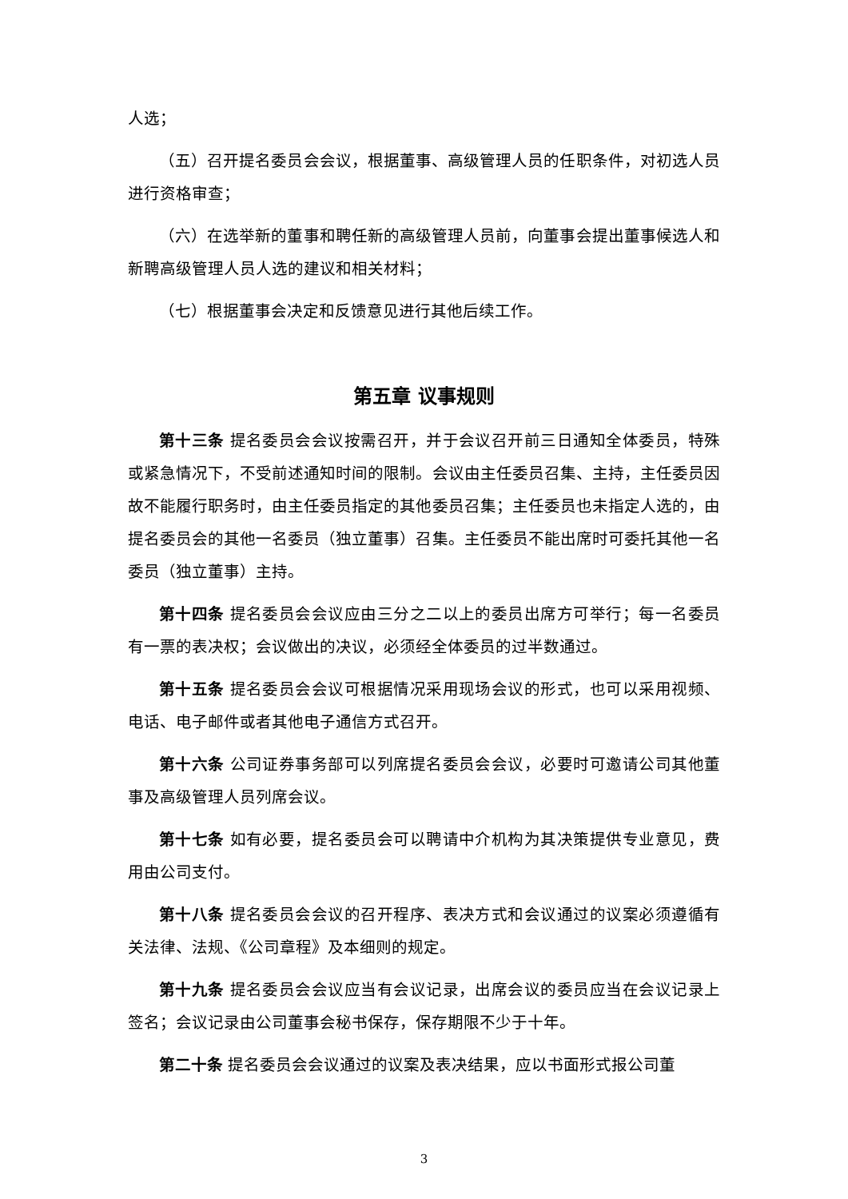人选；
（五）召开提名委员会会议，根据董事、高级管理人员的任职条件，对初选人员进行资格审查；
（六）在选举新的董事和聘任新的高级管理人员前，向董事会提出董事候选人和新聘高级管理人员人选的建议和相关材料；
（七）根据董事会决定和反馈意见进行其他后续工作。
第五章 议事规则
第十三条 提名委员会会议按需召开，并于会议召开前三日通知全体委员，特殊或紧急情况下，不受前述通知时间的限制。会议由主任委员召集、主持，主任委员因故不能履行职务时，由主任委员指定的其他委员召集；主任委员也未指定人选的，由提名委员会的其他一名委员（独立董事）召集。主任委员不能出席时可委托其他一名委员（独立董事）主持。
第十四条 提名委员会会议应由三分之二以上的委员出席方可举行；每一名委员有一票的表决权；会议做出的决议，必须经全体委员的过半数通过。
第十五条 提名委员会会议可根据情况采用现场会议的形式，也可以采用视频、电话、电子邮件或者其他电子通信方式召开。
第十六条 公司证券事务部可以列席提名委员会会议，必要时可邀请公司其他董事及高级管理人员列席会议。
第十七条 如有必要，提名委员会可以聘请中介机构为其决策提供专业意见，费用由公司支付。
第十八条 提名委员会会议的召开程序、表决方式和会议通过的议案必须遵循有关法律、法规、《公司章程》及本细则的规定。
第十九条 提名委员会会议应当有会议记录，出席会议的委员应当在会议记录上签名；会议记录由公司董事会秘书保存，保存期限不少于十年。
第二十条 提名委员会会议通过的议案及表决结果，应以书面形式报公司董
3